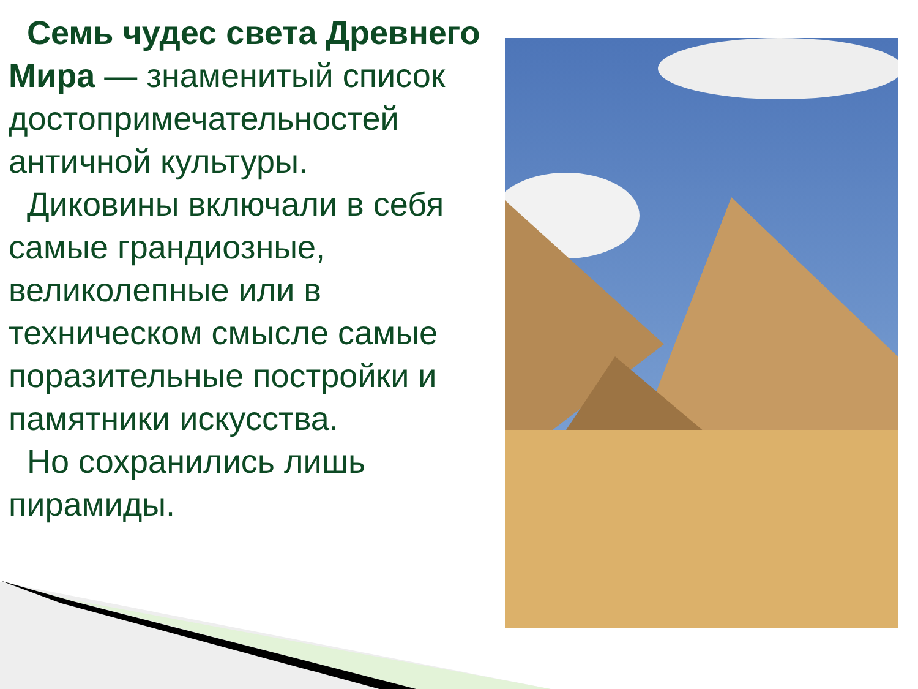Семь чудес света Древнего Мира — знаменитый список достопримечательностей античной культуры.
Диковины включали в себя самые грандиозные, великолепные или в техническом смысле самые поразительные постройки и памятники искусства.
Но сохранились лишь пирамиды.